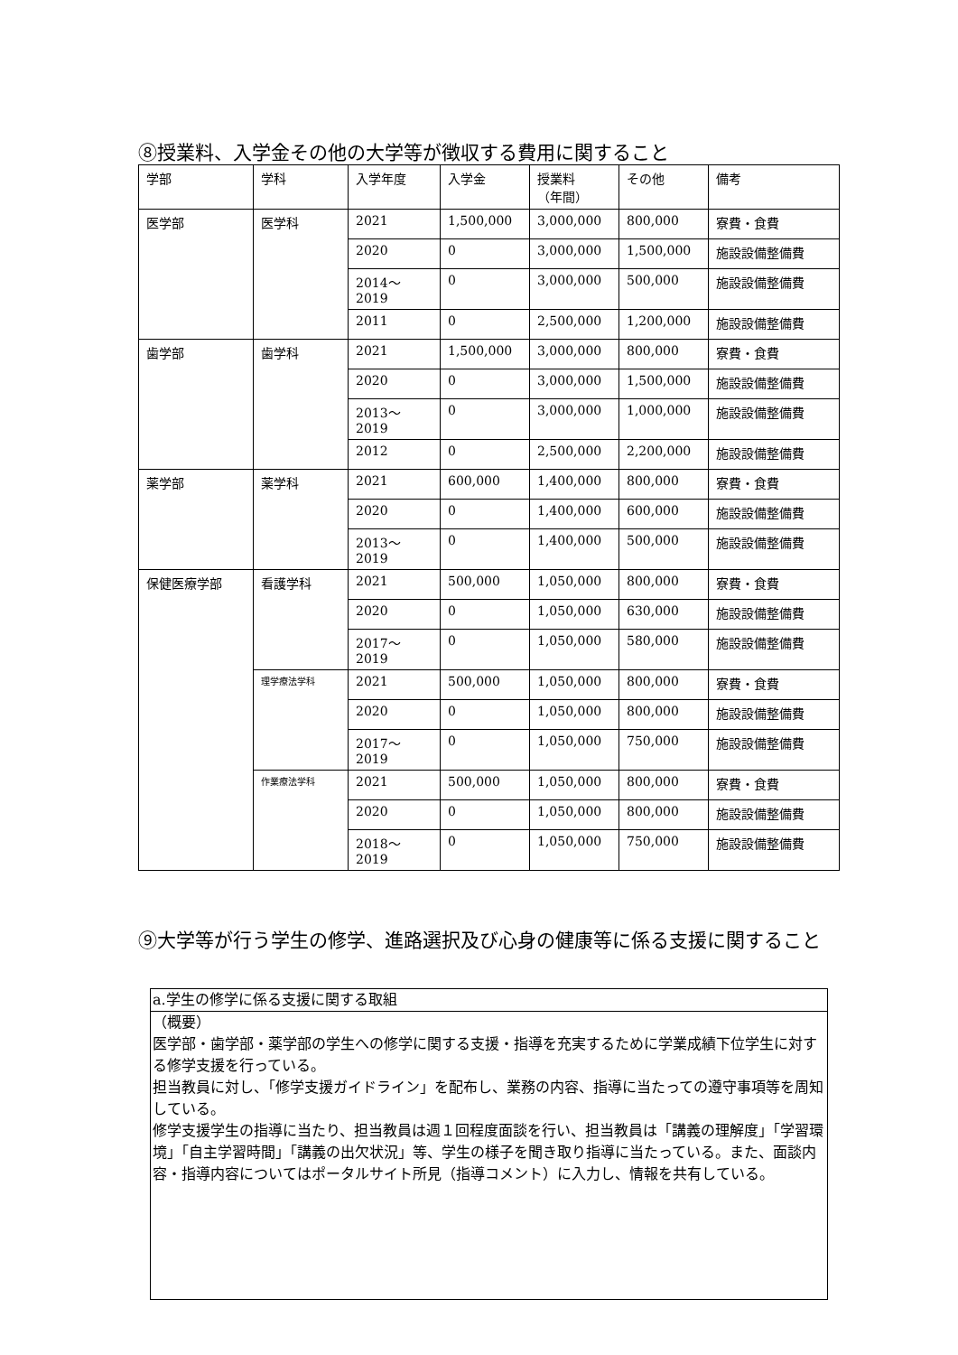⑧授業料、入学金その他の大学等が徴収する費用に関すること
| 学部 | 学科 | 入学年度 | 入学金 | 授業料 （年間） | その他 | 備考 |
| --- | --- | --- | --- | --- | --- | --- |
| 医学部 | 医学科 | 2021 | 1,500,000 | 3,000,000 | 800,000 | 寮費・食費 |
| | | 2020 | 0 | 3,000,000 | 1,500,000 | 施設設備整備費 |
| | | 2014～2019 | 0 | 3,000,000 | 500,000 | 施設設備整備費 |
| | | 2011 | 0 | 2,500,000 | 1,200,000 | 施設設備整備費 |
| 歯学部 | 歯学科 | 2021 | 1,500,000 | 3,000,000 | 800,000 | 寮費・食費 |
| | | 2020 | 0 | 3,000,000 | 1,500,000 | 施設設備整備費 |
| | | 2013～2019 | 0 | 3,000,000 | 1,000,000 | 施設設備整備費 |
| | | 2012 | 0 | 2,500,000 | 2,200,000 | 施設設備整備費 |
| 薬学部 | 薬学科 | 2021 | 600,000 | 1,400,000 | 800,000 | 寮費・食費 |
| | | 2020 | 0 | 1,400,000 | 600,000 | 施設設備整備費 |
| | | 2013～2019 | 0 | 1,400,000 | 500,000 | 施設設備整備費 |
| 保健医療学部 | 看護学科 | 2021 | 500,000 | 1,050,000 | 800,000 | 寮費・食費 |
| | | 2020 | 0 | 1,050,000 | 630,000 | 施設設備整備費 |
| | | 2017～2019 | 0 | 1,050,000 | 580,000 | 施設設備整備費 |
| | 理学療法学科 | 2021 | 500,000 | 1,050,000 | 800,000 | 寮費・食費 |
| | | 2020 | 0 | 1,050,000 | 800,000 | 施設設備整備費 |
| | | 2017～2019 | 0 | 1,050,000 | 750,000 | 施設設備整備費 |
| | 作業療法学科 | 2021 | 500,000 | 1,050,000 | 800,000 | 寮費・食費 |
| | | 2020 | 0 | 1,050,000 | 800,000 | 施設設備整備費 |
| | | 2018～2019 | 0 | 1,050,000 | 750,000 | 施設設備整備費 |
⑨大学等が行う学生の修学、進路選択及び心身の健康等に係る支援に関すること
a.学生の修学に係る支援に関する取組
（概要）
医学部・歯学部・薬学部の学生への修学に関する支援・指導を充実するために学業成績下位学生に対する修学支援を行っている。
担当教員に対し、「修学支援ガイドライン」を配布し、業務の内容、指導に当たっての遵守事項等を周知している。
修学支援学生の指導に当たり、担当教員は週１回程度面談を行い、担当教員は「講義の理解度」「学習環境」「自主学習時間」「講義の出欠状況」等、学生の様子を聞き取り指導に当たっている。また、面談内容・指導内容についてはポータルサイト所見（指導コメント）に入力し、情報を共有している。